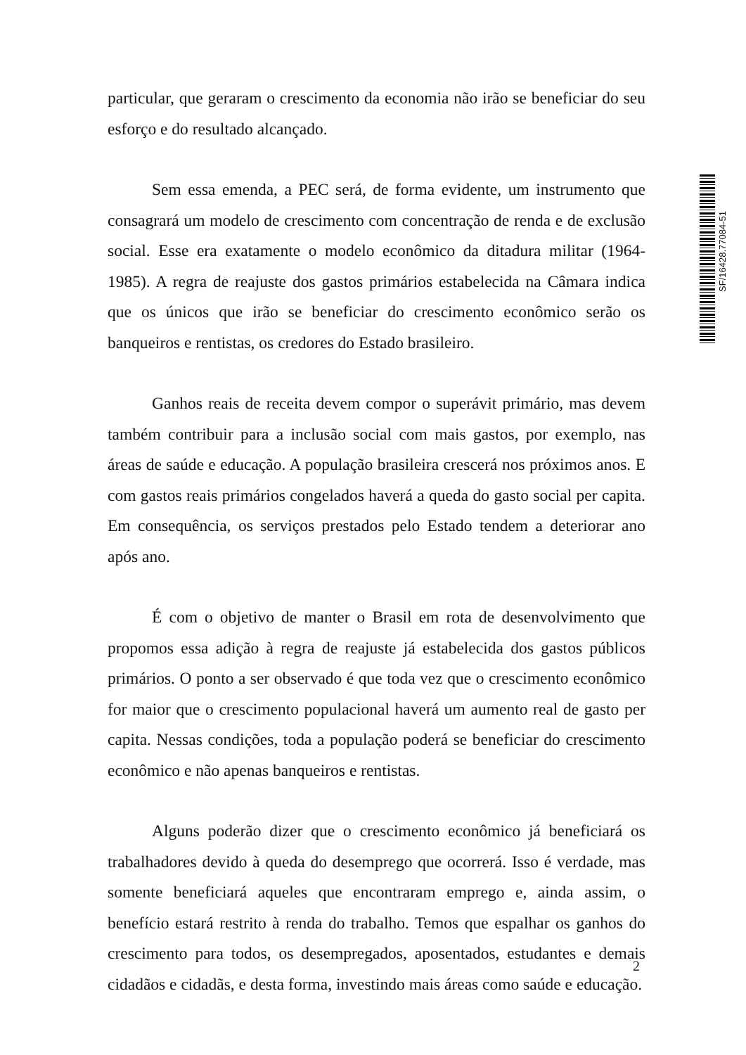particular, que geraram o crescimento da economia não irão se beneficiar do seu esforço e do resultado alcançado.
Sem essa emenda, a PEC será, de forma evidente, um instrumento que consagrará um modelo de crescimento com concentração de renda e de exclusão social. Esse era exatamente o modelo econômico da ditadura militar (1964-1985). A regra de reajuste dos gastos primários estabelecida na Câmara indica que os únicos que irão se beneficiar do crescimento econômico serão os banqueiros e rentistas, os credores do Estado brasileiro.
Ganhos reais de receita devem compor o superávit primário, mas devem também contribuir para a inclusão social com mais gastos, por exemplo, nas áreas de saúde e educação. A população brasileira crescerá nos próximos anos. E com gastos reais primários congelados haverá a queda do gasto social per capita. Em consequência, os serviços prestados pelo Estado tendem a deteriorar ano após ano.
É com o objetivo de manter o Brasil em rota de desenvolvimento que propomos essa adição à regra de reajuste já estabelecida dos gastos públicos primários. O ponto a ser observado é que toda vez que o crescimento econômico for maior que o crescimento populacional haverá um aumento real de gasto per capita. Nessas condições, toda a população poderá se beneficiar do crescimento econômico e não apenas banqueiros e rentistas.
Alguns poderão dizer que o crescimento econômico já beneficiará os trabalhadores devido à queda do desemprego que ocorrerá. Isso é verdade, mas somente beneficiará aqueles que encontraram emprego e, ainda assim, o benefício estará restrito à renda do trabalho. Temos que espalhar os ganhos do crescimento para todos, os desempregados, aposentados, estudantes e demais cidadãos e cidadãs, e desta forma, investindo mais áreas como saúde e educação.
SF/16428.77084-51
2